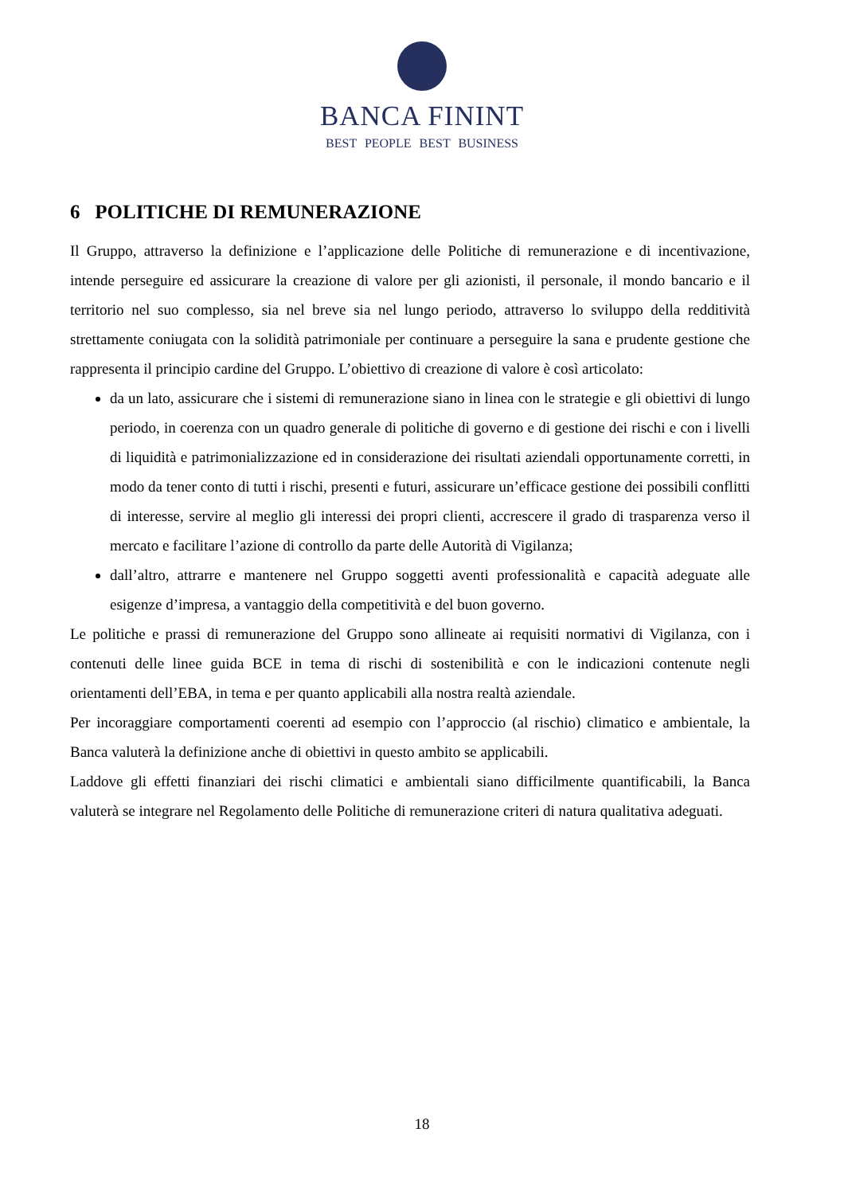BANCA FININT
BEST PEOPLE BEST BUSINESS
6 POLITICHE DI REMUNERAZIONE
Il Gruppo, attraverso la definizione e l’applicazione delle Politiche di remunerazione e di incentivazione, intende perseguire ed assicurare la creazione di valore per gli azionisti, il personale, il mondo bancario e il territorio nel suo complesso, sia nel breve sia nel lungo periodo, attraverso lo sviluppo della redditività strettamente coniugata con la solidità patrimoniale per continuare a perseguire la sana e prudente gestione che rappresenta il principio cardine del Gruppo. L’obiettivo di creazione di valore è così articolato:
da un lato, assicurare che i sistemi di remunerazione siano in linea con le strategie e gli obiettivi di lungo periodo, in coerenza con un quadro generale di politiche di governo e di gestione dei rischi e con i livelli di liquidità e patrimonializzazione ed in considerazione dei risultati aziendali opportunamente corretti, in modo da tener conto di tutti i rischi, presenti e futuri, assicurare un’efficace gestione dei possibili conflitti di interesse, servire al meglio gli interessi dei propri clienti, accrescere il grado di trasparenza verso il mercato e facilitare l’azione di controllo da parte delle Autorità di Vigilanza;
dall’altro, attrarre e mantenere nel Gruppo soggetti aventi professionalità e capacità adeguate alle esigenze d’impresa, a vantaggio della competitività e del buon governo.
Le politiche e prassi di remunerazione del Gruppo sono allineate ai requisiti normativi di Vigilanza, con i contenuti delle linee guida BCE in tema di rischi di sostenibilità e con le indicazioni contenute negli orientamenti dell’EBA, in tema e per quanto applicabili alla nostra realtà aziendale.
Per incoraggiare comportamenti coerenti ad esempio con l’approccio (al rischio) climatico e ambientale, la Banca valuterà la definizione anche di obiettivi in questo ambito se applicabili.
Laddove gli effetti finanziari dei rischi climatici e ambientali siano difficilmente quantificabili, la Banca valuterà se integrare nel Regolamento delle Politiche di remunerazione criteri di natura qualitativa adeguati.
18